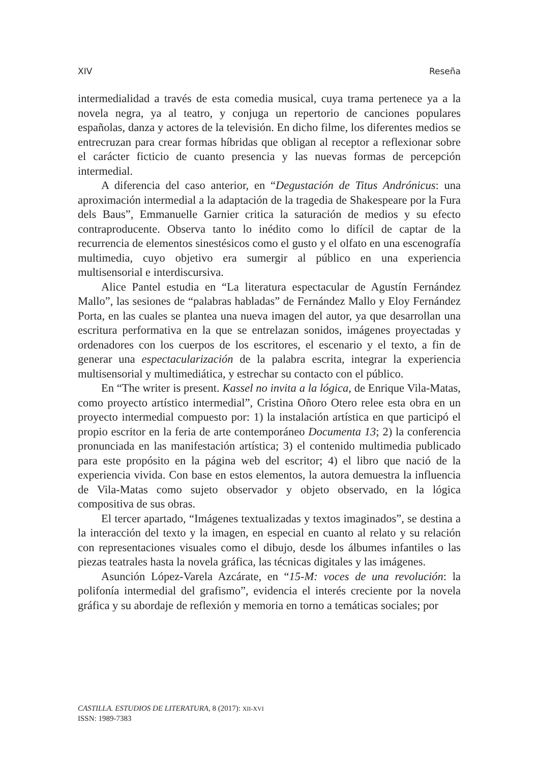XIV Reseña
intermedialidad a través de esta comedia musical, cuya trama pertenece ya a la novela negra, ya al teatro, y conjuga un repertorio de canciones populares españolas, danza y actores de la televisión. En dicho filme, los diferentes medios se entrecruzan para crear formas híbridas que obligan al receptor a reflexionar sobre el carácter ficticio de cuanto presencia y las nuevas formas de percepción intermedial.
A diferencia del caso anterior, en “Degustación de Titus Andrónicus: una aproximación intermedial a la adaptación de la tragedia de Shakespeare por la Fura dels Baus”, Emmanuelle Garnier critica la saturación de medios y su efecto contraproducente. Observa tanto lo inédito como lo difícil de captar de la recurrencia de elementos sinestésicos como el gusto y el olfato en una escenografía multimedia, cuyo objetivo era sumergir al público en una experiencia multisensorial e interdiscursiva.
Alice Pantel estudia en “La literatura espectacular de Agustín Fernández Mallo”, las sesiones de “palabras habladas” de Fernández Mallo y Eloy Fernández Porta, en las cuales se plantea una nueva imagen del autor, ya que desarrollan una escritura performativa en la que se entrelazan sonidos, imágenes proyectadas y ordenadores con los cuerpos de los escritores, el escenario y el texto, a fin de generar una espectacularización de la palabra escrita, integrar la experiencia multisensorial y multimediática, y estrechar su contacto con el público.
En “The writer is present. Kassel no invita a la lógica, de Enrique Vila-Matas, como proyecto artístico intermedial”, Cristina Oñoro Otero relee esta obra en un proyecto intermedial compuesto por: 1) la instalación artística en que participó el propio escritor en la feria de arte contemporáneo Documenta 13; 2) la conferencia pronunciada en las manifestación artística; 3) el contenido multimedia publicado para este propósito en la página web del escritor; 4) el libro que nació de la experiencia vivida. Con base en estos elementos, la autora demuestra la influencia de Vila-Matas como sujeto observador y objeto observado, en la lógica compositiva de sus obras.
El tercer apartado, “Imágenes textualizadas y textos imaginados”, se destina a la interacción del texto y la imagen, en especial en cuanto al relato y su relación con representaciones visuales como el dibujo, desde los álbumes infantiles o las piezas teatrales hasta la novela gráfica, las técnicas digitales y las imágenes.
Asunción López-Varela Azcárate, en “15-M: voces de una revolución: la polifonía intermedial del grafismo”, evidencia el interés creciente por la novela gráfica y su abordaje de reflexión y memoria en torno a temáticas sociales; por
CASTILLA. ESTUDIOS DE LITERATURA, 8 (2017): XII-XVI
ISSN: 1989-7383